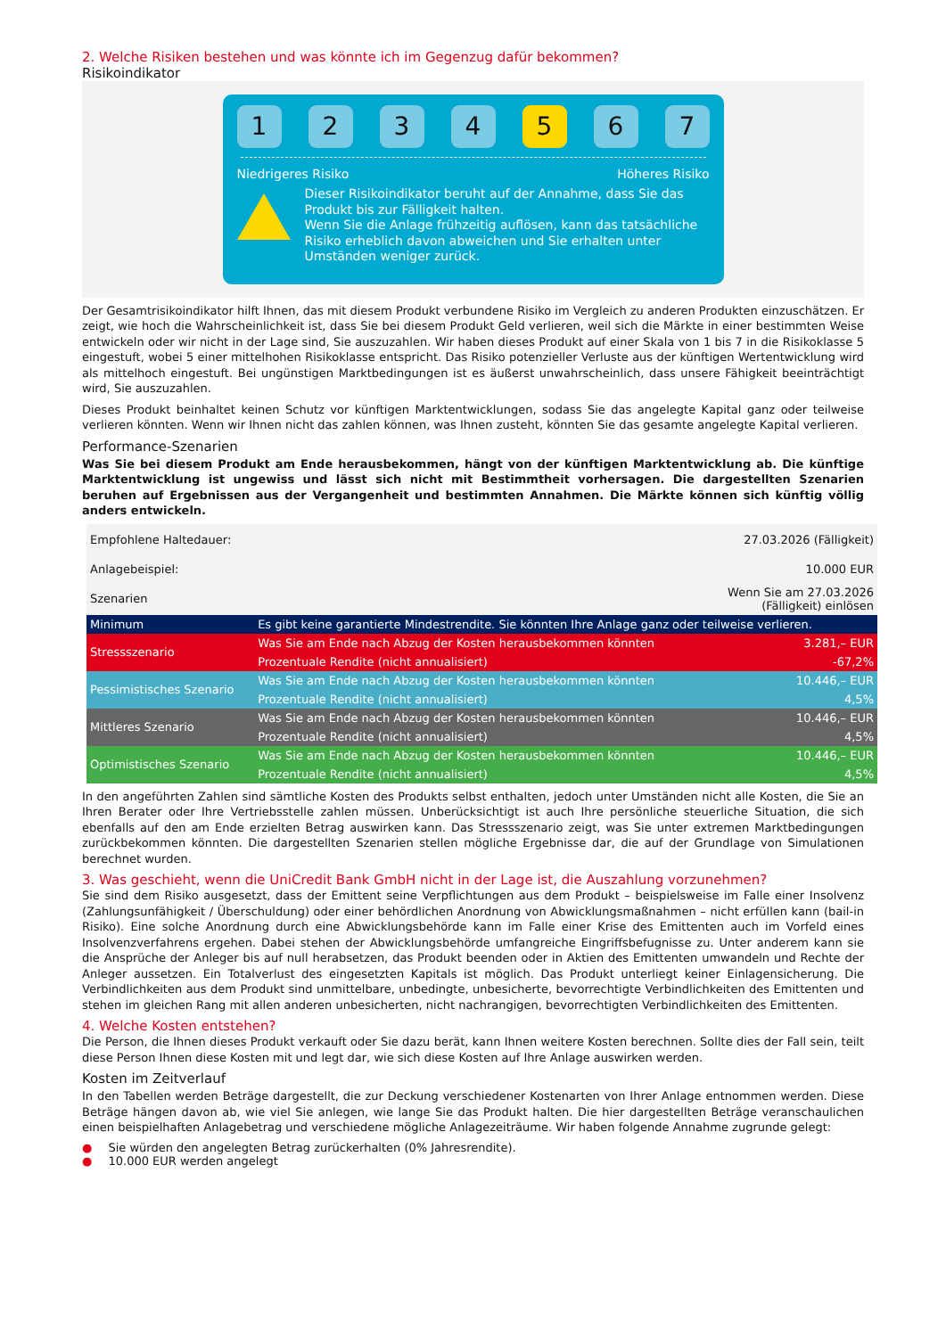2. Welche Risiken bestehen und was könnte ich im Gegenzug dafür bekommen?
Risikoindikator
1 2 3 4 5 6 7
Niedrigeres Risiko Höheres Risiko
Dieser Risikoindikator beruht auf der Annahme, dass Sie das Produkt bis zur Fälligkeit halten.
Wenn Sie die Anlage frühzeitig auflösen, kann das tatsächliche Risiko erheblich davon abweichen und Sie erhalten unter Umständen weniger zurück.
Der Gesamtrisikoindikator hilft Ihnen, das mit diesem Produkt verbundene Risiko im Vergleich zu anderen Produkten einzuschätzen. Er zeigt, wie hoch die Wahrscheinlichkeit ist, dass Sie bei diesem Produkt Geld verlieren, weil sich die Märkte in einer bestimmten Weise entwickeln oder wir nicht in der Lage sind, Sie auszuzahlen. Wir haben dieses Produkt auf einer Skala von 1 bis 7 in die Risikoklasse 5 eingestuft, wobei 5 einer mittelhohen Risikoklasse entspricht. Das Risiko potenzieller Verluste aus der künftigen Wertentwicklung wird als mittelhoch eingestuft. Bei ungünstigen Marktbedingungen ist es äußerst unwahrscheinlich, dass unsere Fähigkeit beeinträchtigt wird, Sie auszuzahlen.
Dieses Produkt beinhaltet keinen Schutz vor künftigen Marktentwicklungen, sodass Sie das angelegte Kapital ganz oder teilweise verlieren könnten. Wenn wir Ihnen nicht das zahlen können, was Ihnen zusteht, könnten Sie das gesamte angelegte Kapital verlieren.
Performance-Szenarien
Was Sie bei diesem Produkt am Ende herausbekommen, hängt von der künftigen Marktentwicklung ab. Die künftige Marktentwicklung ist ungewiss und lässt sich nicht mit Bestimmtheit vorhersagen. Die dargestellten Szenarien beruhen auf Ergebnissen aus der Vergangenheit und bestimmten Annahmen. Die Märkte können sich künftig völlig anders entwickeln.
| Empfohlene Haltedauer: | | 27.03.2026 (Fälligkeit) |
| Anlagebeispiel: | | 10.000 EUR |
| Szenarien | | Wenn Sie am 27.03.2026 (Fälligkeit) einlösen |
| Minimum | Es gibt keine garantierte Mindestrendite. Sie könnten Ihre Anlage ganz oder teilweise verlieren. | |
| Stressszenario | Was Sie am Ende nach Abzug der Kosten herausbekommen könnten | 3.281,– EUR |
| | Prozentuale Rendite (nicht annualisiert) | -67,2% |
| Pessimistisches Szenario | Was Sie am Ende nach Abzug der Kosten herausbekommen könnten | 10.446,– EUR |
| | Prozentuale Rendite (nicht annualisiert) | 4,5% |
| Mittleres Szenario | Was Sie am Ende nach Abzug der Kosten herausbekommen könnten | 10.446,– EUR |
| | Prozentuale Rendite (nicht annualisiert) | 4,5% |
| Optimistisches Szenario | Was Sie am Ende nach Abzug der Kosten herausbekommen könnten | 10.446,– EUR |
| | Prozentuale Rendite (nicht annualisiert) | 4,5% |
In den angeführten Zahlen sind sämtliche Kosten des Produkts selbst enthalten, jedoch unter Umständen nicht alle Kosten, die Sie an Ihren Berater oder Ihre Vertriebsstelle zahlen müssen. Unberücksichtigt ist auch Ihre persönliche steuerliche Situation, die sich ebenfalls auf den am Ende erzielten Betrag auswirken kann. Das Stressszenario zeigt, was Sie unter extremen Marktbedingungen zurückbekommen könnten. Die dargestellten Szenarien stellen mögliche Ergebnisse dar, die auf der Grundlage von Simulationen berechnet wurden.
3. Was geschieht, wenn die UniCredit Bank GmbH nicht in der Lage ist, die Auszahlung vorzunehmen?
Sie sind dem Risiko ausgesetzt, dass der Emittent seine Verpflichtungen aus dem Produkt – beispielsweise im Falle einer Insolvenz (Zahlungsunfähigkeit / Überschuldung) oder einer behördlichen Anordnung von Abwicklungsmaßnahmen – nicht erfüllen kann (bail-in Risiko). Eine solche Anordnung durch eine Abwicklungsbehörde kann im Falle einer Krise des Emittenten auch im Vorfeld eines Insolvenzverfahrens ergehen. Dabei stehen der Abwicklungsbehörde umfangreiche Eingriffsbefugnisse zu. Unter anderem kann sie die Ansprüche der Anleger bis auf null herabsetzen, das Produkt beenden oder in Aktien des Emittenten umwandeln und Rechte der Anleger aussetzen. Ein Totalverlust des eingesetzten Kapitals ist möglich. Das Produkt unterliegt keiner Einlagensicherung. Die Verbindlichkeiten aus dem Produkt sind unmittelbare, unbedingte, unbesicherte, bevorrechtigte Verbindlichkeiten des Emittenten und stehen im gleichen Rang mit allen anderen unbesicherten, nicht nachrangigen, bevorrechtigten Verbindlichkeiten des Emittenten.
4. Welche Kosten entstehen?
Die Person, die Ihnen dieses Produkt verkauft oder Sie dazu berät, kann Ihnen weitere Kosten berechnen. Sollte dies der Fall sein, teilt diese Person Ihnen diese Kosten mit und legt dar, wie sich diese Kosten auf Ihre Anlage auswirken werden.
Kosten im Zeitverlauf
In den Tabellen werden Beträge dargestellt, die zur Deckung verschiedener Kostenarten von Ihrer Anlage entnommen werden. Diese Beträge hängen davon ab, wie viel Sie anlegen, wie lange Sie das Produkt halten. Die hier dargestellten Beträge veranschaulichen einen beispielhaften Anlagebetrag und verschiedene mögliche Anlagezeiträume. Wir haben folgende Annahme zugrunde gelegt:
● Sie würden den angelegten Betrag zurückerhalten (0% Jahresrendite).
● 10.000 EUR werden angelegt